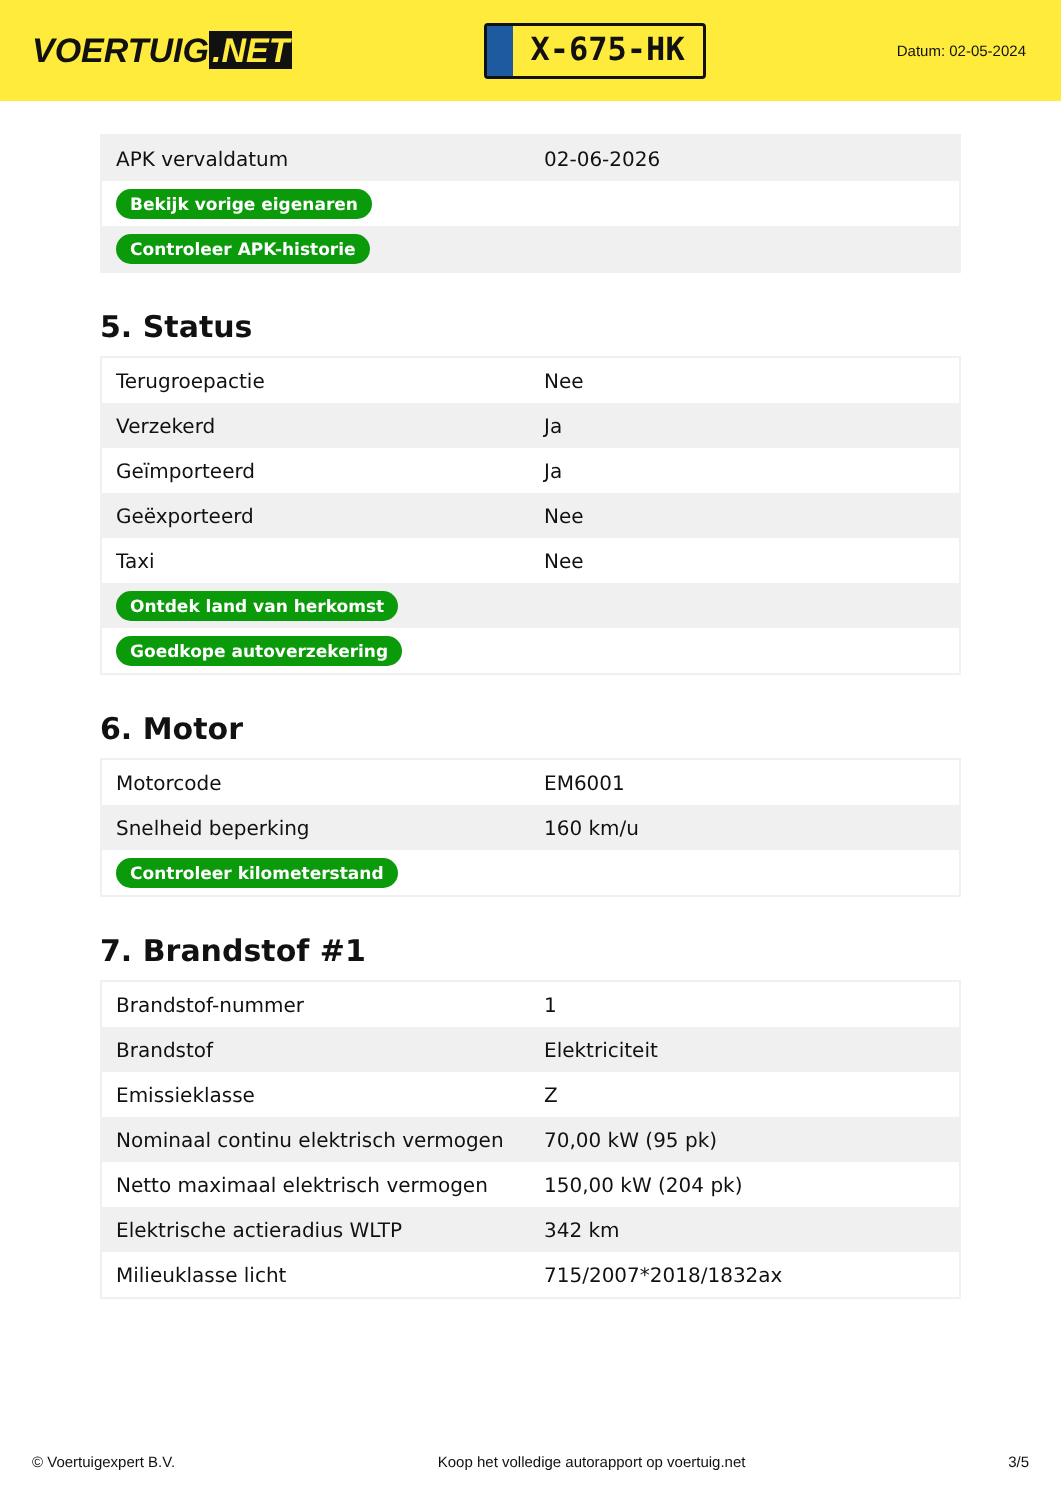VOERTUIG.NET
X-675-HK
Datum: 02-05-2024
| APK vervaldatum | 02-06-2026 |
| Bekijk vorige eigenaren | |
| Controleer APK-historie | |
5. Status
| Terugroepactie | Nee |
| Verzekerd | Ja |
| Geïmporteerd | Ja |
| Geëxporteerd | Nee |
| Taxi | Nee |
| Ontdek land van herkomst | |
| Goedkope autoverzekering | |
6. Motor
| Motorcode | EM6001 |
| Snelheid beperking | 160 km/u |
| Controleer kilometerstand | |
7. Brandstof #1
| Brandstof-nummer | 1 |
| Brandstof | Elektriciteit |
| Emissieklasse | Z |
| Nominaal continu elektrisch vermogen | 70,00 kW (95 pk) |
| Netto maximaal elektrisch vermogen | 150,00 kW (204 pk) |
| Elektrische actieradius WLTP | 342 km |
| Milieuklasse licht | 715/2007*2018/1832ax |
© Voertuigexpert B.V. Koop het volledige autorapport op voertuig.net 3/5